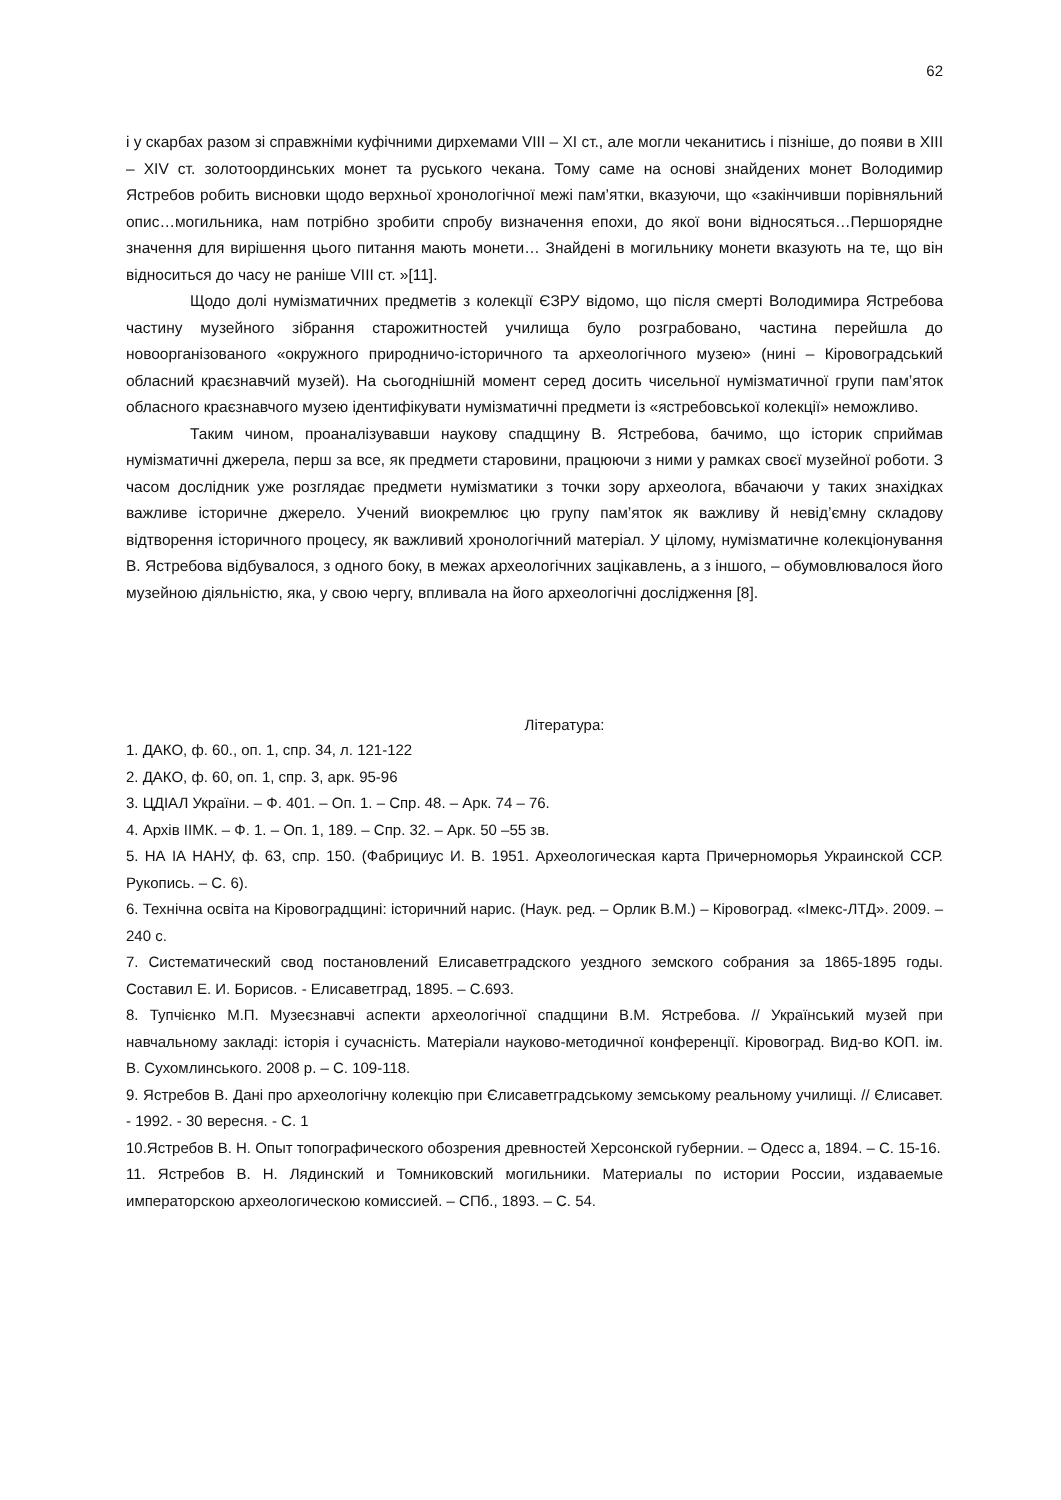62
і у скарбах разом зі справжніми куфічними дирхемами VIII – XI ст., але могли чеканитись і пізніше, до появи в XIII – XIV ст. золотоординських монет та руського чекана. Тому саме на основі знайдених монет Володимир Ястребов робить висновки щодо верхньої хронологічної межі пам’ятки, вказуючи, що «закінчивши порівняльний опис…могильника, нам потрібно зробити спробу визначення епохи, до якої вони відносяться…Першорядне значення для вирішення цього питання мають монети… Знайдені в могильнику монети вказують на те, що він відноситься до часу не раніше VIII ст. »[11].
Щодо долі нумізматичних предметів з колекції ЄЗРУ відомо, що після смерті Володимира Ястребова частину музейного зібрання старожитностей училища було розграбовано, частина перейшла до новоорганізованого «окружного природничо-історичного та археологічного музею» (нині – Кіровоградський обласний краєзнавчий музей). На сьогоднішній момент серед досить чисельної нумізматичної групи пам’яток обласного краєзнавчого музею ідентифікувати нумізматичні предмети із «ястребовської колекції» неможливо.
Таким чином, проаналізувавши наукову спадщину В. Ястребова, бачимо, що історик сприймав нумізматичні джерела, перш за все, як предмети старовини, працюючи з ними у рамках своєї музейної роботи. З часом дослідник уже розглядає предмети нумізматики з точки зору археолога, вбачаючи у таких знахідках важливе історичне джерело. Учений виокремлює цю групу пам’яток як важливу й невід’ємну складову відтворення історичного процесу, як важливий хронологічний матеріал. У цілому, нумізматичне колекціонування В. Ястребова відбувалося, з одного боку, в межах археологічних зацікавлень, а з іншого, – обумовлювалося його музейною діяльністю, яка, у свою чергу, впливала на його археологічні дослідження [8].
Література:
1. ДАКО, ф. 60., оп. 1, спр. 34, л. 121-122
2. ДАКО, ф. 60, оп. 1, спр. 3, арк. 95-96
3. ЦДІАЛ України. – Ф. 401. – Оп. 1. – Спр. 48. – Арк. 74 – 76.
4. Архів ІІМК. – Ф. 1. – Оп. 1, 189. – Спр. 32. – Арк. 50 –55 зв.
5. НА ІА НАНУ, ф. 63, спр. 150. (Фабрициус И. В. 1951. Археологическая карта Причерноморья Украинской ССР. Рукопись. – С. 6).
6. Технічна освіта на Кіровоградщині: історичний нарис. (Наук. ред. – Орлик В.М.) – Кіровоград. «Імекс-ЛТД». 2009. – 240 с.
7. Систематический свод постановлений Елисаветградского уездного земского собрания за 1865-1895 годы. Составил Е. И. Борисов. - Елисаветград, 1895. – С.693.
8. Тупчієнко М.П. Музеєзнавчі аспекти археологічної спадщини В.М. Ястребова. // Український музей при навчальному закладі: історія і сучасність. Матеріали науково-методичної конференції. Кіровоград. Вид-во КОП. ім. В. Сухомлинського. 2008 р. – С. 109-118.
9. Ястребов В. Дані про археологічну колекцію при Єлисаветградському земському реальному училищі. // Єлисавет. - 1992. - 30 вересня. - С. 1
10.Ястребов В. Н. Опыт топографического обозрения древностей Херсонской губернии. – Одесс а, 1894. – С. 15-16.
11. Ястребов В. Н. Лядинский и Томниковский могильники. Материалы по истории России, издаваемые императорскою археологическою комиссией. – СПб., 1893. – С. 54.